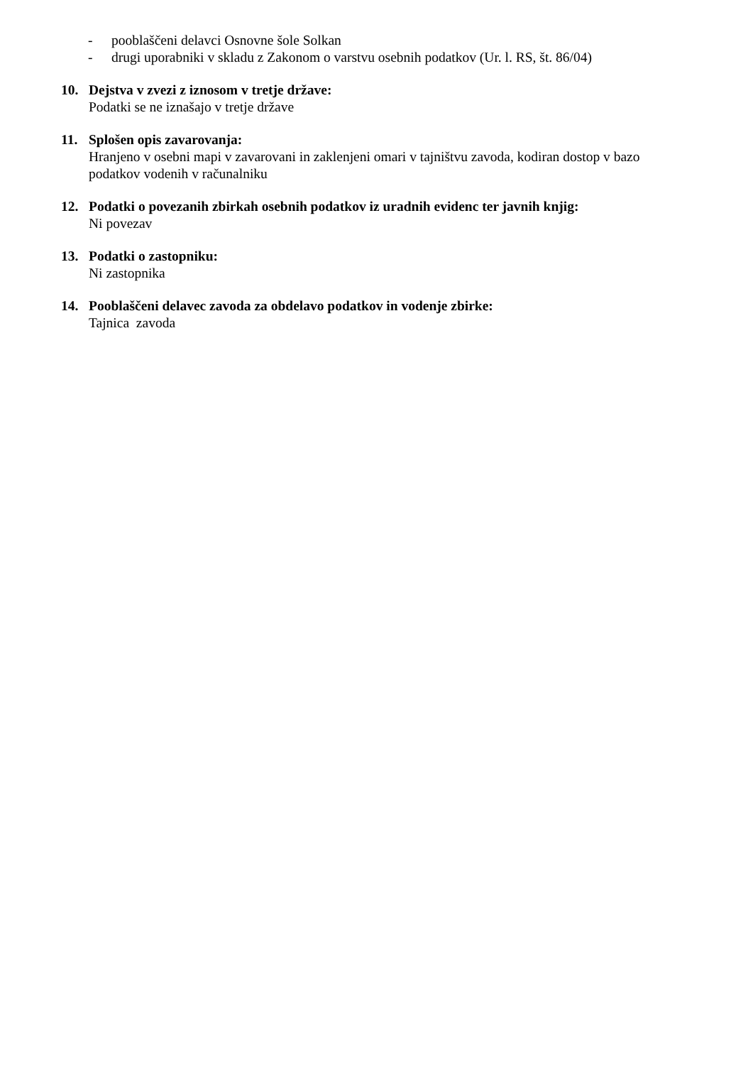- pooblaščeni delavci Osnovne šole Solkan
- drugi uporabniki v skladu z Zakonom o varstvu osebnih podatkov (Ur. l. RS, št. 86/04)
10. Dejstva v zvezi z iznosom v tretje države:
Podatki se ne iznašajo v tretje države
11. Splošen opis zavarovanja:
Hranjeno v osebni mapi v zavarovani in zaklenjeni omari v tajništvu zavoda, kodiran dostop v bazo podatkov vodenih v računalniku
12. Podatki o povezanih zbirkah osebnih podatkov iz uradnih evidenc ter javnih knjig:
Ni povezav
13. Podatki o zastopniku:
Ni zastopnika
14. Pooblaščeni delavec zavoda za obdelavo podatkov in vodenje zbirke:
Tajnica zavoda